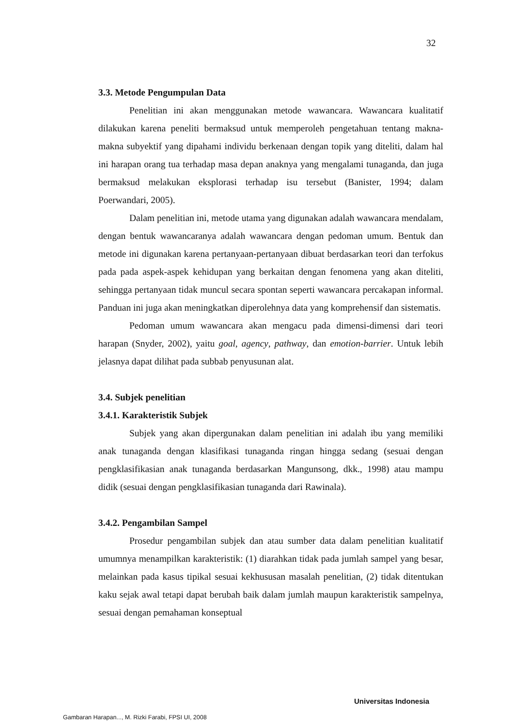32
3.3. Metode Pengumpulan Data
Penelitian ini akan menggunakan metode wawancara. Wawancara kualitatif dilakukan karena peneliti bermaksud untuk memperoleh pengetahuan tentang makna-makna subyektif yang dipahami individu berkenaan dengan topik yang diteliti, dalam hal ini harapan orang tua terhadap masa depan anaknya yang mengalami tunaganda, dan juga bermaksud melakukan eksplorasi terhadap isu tersebut (Banister, 1994; dalam Poerwandari, 2005).
Dalam penelitian ini, metode utama yang digunakan adalah wawancara mendalam, dengan bentuk wawancaranya adalah wawancara dengan pedoman umum. Bentuk dan metode ini digunakan karena pertanyaan-pertanyaan dibuat berdasarkan teori dan terfokus pada pada aspek-aspek kehidupan yang berkaitan dengan fenomena yang akan diteliti, sehingga pertanyaan tidak muncul secara spontan seperti wawancara percakapan informal. Panduan ini juga akan meningkatkan diperolehnya data yang komprehensif dan sistematis.
Pedoman umum wawancara akan mengacu pada dimensi-dimensi dari teori harapan (Snyder, 2002), yaitu goal, agency, pathway, dan emotion-barrier. Untuk lebih jelasnya dapat dilihat pada subbab penyusunan alat.
3.4. Subjek penelitian
3.4.1. Karakteristik Subjek
Subjek yang akan dipergunakan dalam penelitian ini adalah ibu yang memiliki anak tunaganda dengan klasifikasi tunaganda ringan hingga sedang (sesuai dengan pengklasifikasian anak tunaganda berdasarkan Mangunsong, dkk., 1998) atau mampu didik (sesuai dengan pengklasifikasian tunaganda dari Rawinala).
3.4.2. Pengambilan Sampel
Prosedur pengambilan subjek dan atau sumber data dalam penelitian kualitatif umumnya menampilkan karakteristik: (1) diarahkan tidak pada jumlah sampel yang besar, melainkan pada kasus tipikal sesuai kekhususan masalah penelitian, (2) tidak ditentukan kaku sejak awal tetapi dapat berubah baik dalam jumlah maupun karakteristik sampelnya, sesuai dengan pemahaman konseptual
Universitas Indonesia
Gambaran Harapan..., M. Rizki Farabi, FPSI UI, 2008